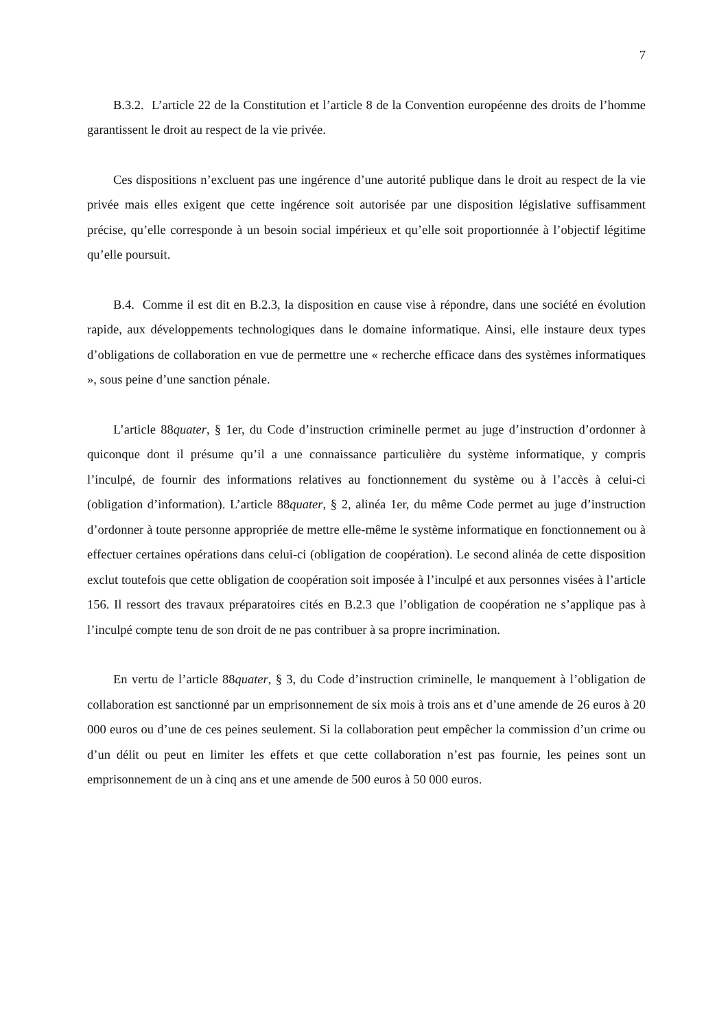7
B.3.2. L’article 22 de la Constitution et l’article 8 de la Convention européenne des droits de l’homme garantissent le droit au respect de la vie privée.
Ces dispositions n’excluent pas une ingérence d’une autorité publique dans le droit au respect de la vie privée mais elles exigent que cette ingérence soit autorisée par une disposition législative suffisamment précise, qu’elle corresponde à un besoin social impérieux et qu’elle soit proportionnée à l’objectif légitime qu’elle poursuit.
B.4. Comme il est dit en B.2.3, la disposition en cause vise à répondre, dans une société en évolution rapide, aux développements technologiques dans le domaine informatique. Ainsi, elle instaure deux types d’obligations de collaboration en vue de permettre une « recherche efficace dans des systèmes informatiques », sous peine d’une sanction pénale.
L’article 88quater, § 1er, du Code d’instruction criminelle permet au juge d’instruction d’ordonner à quiconque dont il présume qu’il a une connaissance particulière du système informatique, y compris l’inculpé, de fournir des informations relatives au fonctionnement du système ou à l’accès à celui-ci (obligation d’information). L’article 88quater, § 2, alinéa 1er, du même Code permet au juge d’instruction d’ordonner à toute personne appropriée de mettre elle-même le système informatique en fonctionnement ou à effectuer certaines opérations dans celui-ci (obligation de coopération). Le second alinéa de cette disposition exclut toutefois que cette obligation de coopération soit imposée à l’inculpé et aux personnes visées à l’article 156. Il ressort des travaux préparatoires cités en B.2.3 que l’obligation de coopération ne s’applique pas à l’inculpé compte tenu de son droit de ne pas contribuer à sa propre incrimination.
En vertu de l’article 88quater, § 3, du Code d’instruction criminelle, le manquement à l’obligation de collaboration est sanctionné par un emprisonnement de six mois à trois ans et d’une amende de 26 euros à 20 000 euros ou d’une de ces peines seulement. Si la collaboration peut empêcher la commission d’un crime ou d’un délit ou peut en limiter les effets et que cette collaboration n’est pas fournie, les peines sont un emprisonnement de un à cinq ans et une amende de 500 euros à 50 000 euros.